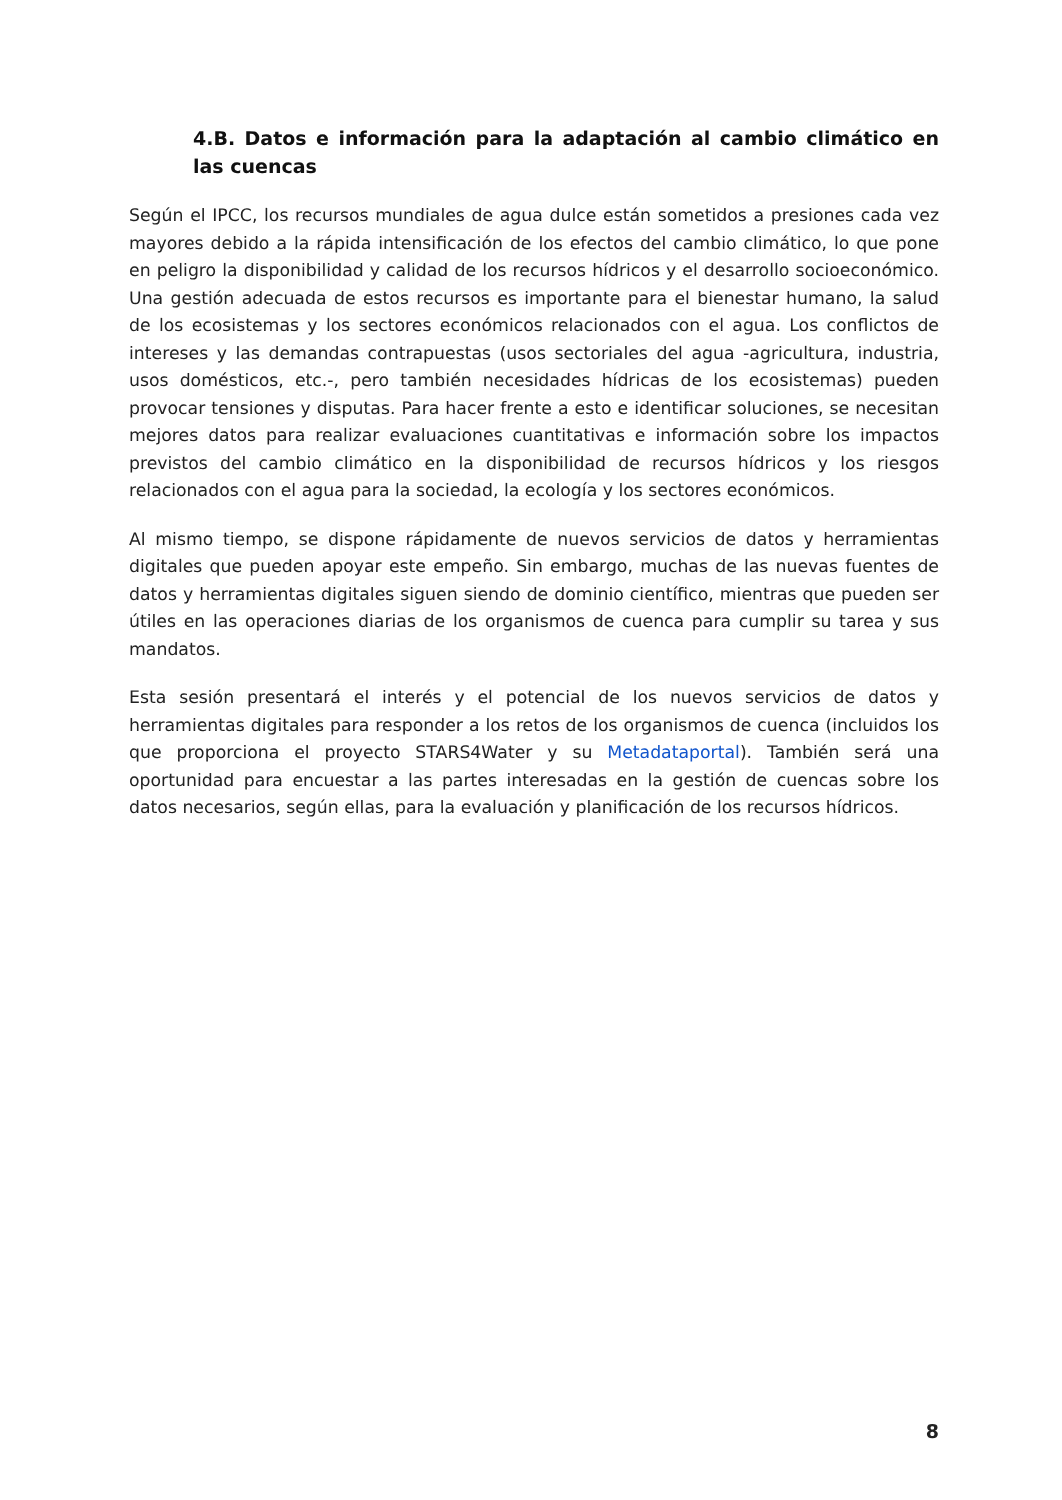4.B. Datos e información para la adaptación al cambio climático en las cuencas
Según el IPCC, los recursos mundiales de agua dulce están sometidos a presiones cada vez mayores debido a la rápida intensificación de los efectos del cambio climático, lo que pone en peligro la disponibilidad y calidad de los recursos hídricos y el desarrollo socioeconómico. Una gestión adecuada de estos recursos es importante para el bienestar humano, la salud de los ecosistemas y los sectores económicos relacionados con el agua. Los conflictos de intereses y las demandas contrapuestas (usos sectoriales del agua -agricultura, industria, usos domésticos, etc.-, pero también necesidades hídricas de los ecosistemas) pueden provocar tensiones y disputas. Para hacer frente a esto e identificar soluciones, se necesitan mejores datos para realizar evaluaciones cuantitativas e información sobre los impactos previstos del cambio climático en la disponibilidad de recursos hídricos y los riesgos relacionados con el agua para la sociedad, la ecología y los sectores económicos.
Al mismo tiempo, se dispone rápidamente de nuevos servicios de datos y herramientas digitales que pueden apoyar este empeño. Sin embargo, muchas de las nuevas fuentes de datos y herramientas digitales siguen siendo de dominio científico, mientras que pueden ser útiles en las operaciones diarias de los organismos de cuenca para cumplir su tarea y sus mandatos.
Esta sesión presentará el interés y el potencial de los nuevos servicios de datos y herramientas digitales para responder a los retos de los organismos de cuenca (incluidos los que proporciona el proyecto STARS4Water y su Metadataportal). También será una oportunidad para encuestar a las partes interesadas en la gestión de cuencas sobre los datos necesarios, según ellas, para la evaluación y planificación de los recursos hídricos.
8